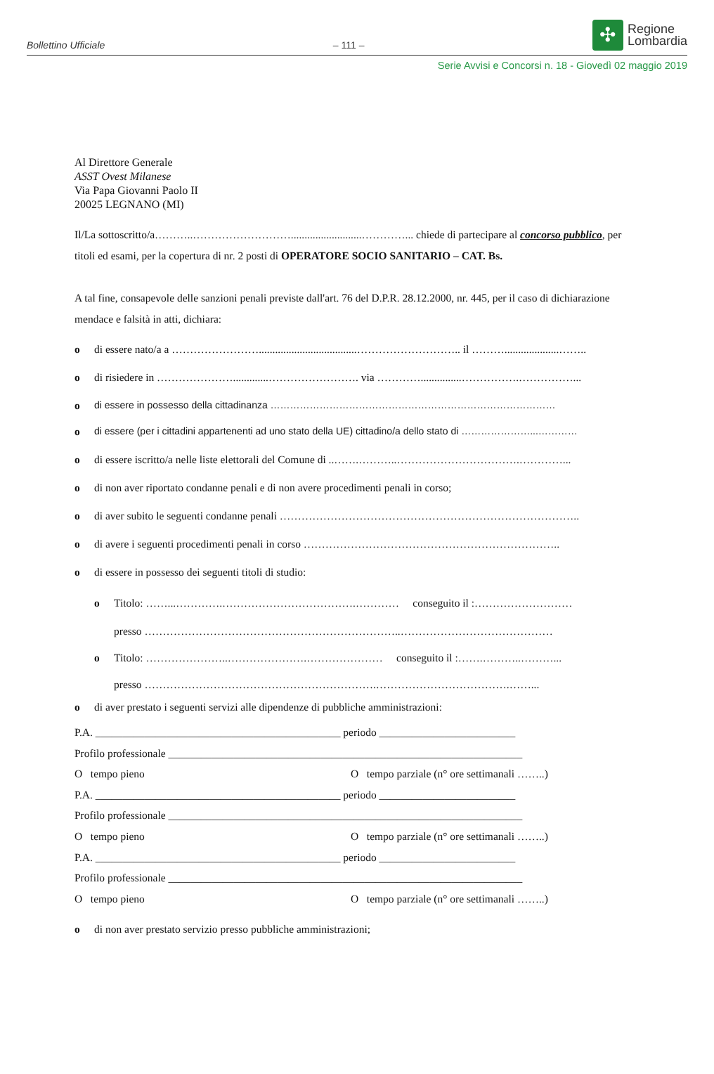Bollettino Ufficiale – 111 –
✣
Regione
Lombardia
Serie Avvisi e Concorsi n. 18 - Giovedì 02 maggio 2019
Al Direttore Generale
ASST Ovest Milanese
Via Papa Giovanni Paolo II
20025 LEGNANO (MI)
Il/La sottoscritto/a………..………………………..........................…………... chiede di partecipare al concorso pubblico, per titoli ed esami, per la copertura di nr. 2 posti di OPERATORE SOCIO SANITARIO – CAT. Bs.
A tal fine, consapevole delle sanzioni penali previste dall'art. 76 del D.P.R. 28.12.2000, nr. 445, per il caso di dichiarazione mendace e falsità in atti, dichiara:
o di essere nato/a a ……………………....................................……………………….. il ………....................……..
o di risiedere in ………………….............……………………. via …………...............…………….……………...
o di essere in possesso della cittadinanza ……………………………………………………………………………
o di essere (per i cittadini appartenenti ad uno stato della UE) cittadino/a dello stato di …………………...…………
o di essere iscritto/a nelle liste elettorali del Comune di ..…….………..…………………………….…………...
o di non aver riportato condanne penali e di non avere procedimenti penali in corso;
o di aver subito le seguenti condanne penali ………………………………………………………………………..
o di avere i seguenti procedimenti penali in corso ……………………………………………………………..
o di essere in possesso dei seguenti titoli di studio:
o Titolo: ……...………….……………………………….………… conseguito il :………………………
presso ……………………………………………………………..……………………………………
o Titolo: …………………..………………….………………… conseguito il :…….………..………...
presso ……………………………………………………….……………………………….……...
o di aver prestato i seguenti servizi alle dipendenze di pubbliche amministrazioni:
P.A. _____________________________________________ periodo _________________________
Profilo professionale _________________________________________________________________
O tempo pieno O tempo parziale (n° ore settimanali ……..)
P.A. _____________________________________________ periodo _________________________
Profilo professionale _________________________________________________________________
O tempo pieno O tempo parziale (n° ore settimanali ……..)
P.A. _____________________________________________ periodo _________________________
Profilo professionale _________________________________________________________________
O tempo pieno O tempo parziale (n° ore settimanali ……..)
o di non aver prestato servizio presso pubbliche amministrazioni;